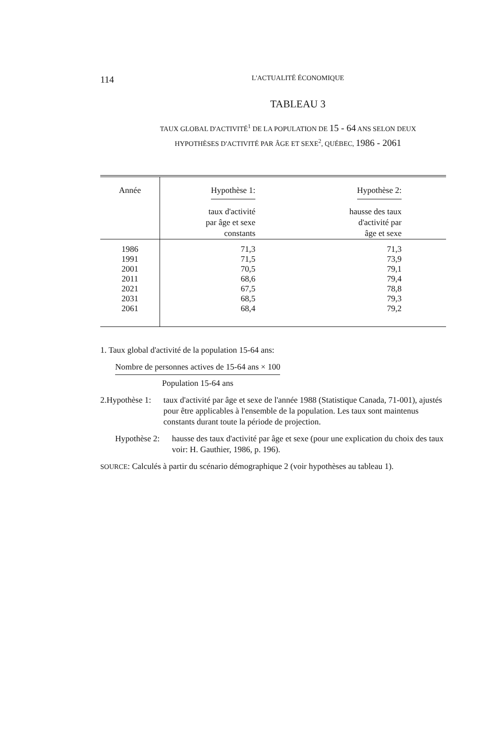114 L'ACTUALITÉ ÉCONOMIQUE
TABLEAU 3
TAUX GLOBAL D'ACTIVITÉ<sup>1</sup> DE LA POPULATION DE 15 - 64 ANS SELON DEUX
HYPOTHÈSES D'ACTIVITÉ PAR ÂGE ET SEXE<sup>2</sup>, QUÉBEC, 1986 - 2061
| Année | Hypothèse 1: taux d'activité par âge et sexe constants | Hypothèse 2: hausse des taux d'activité par âge et sexe |
| --- | --- | --- |
| 1986 | 71,3 | 71,3 |
| 1991 | 71,5 | 73,9 |
| 2001 | 70,5 | 79,1 |
| 2011 | 68,6 | 79,4 |
| 2021 | 67,5 | 78,8 |
| 2031 | 68,5 | 79,3 |
| 2061 | 68,4 | 79,2 |
1. Taux global d'activité de la population 15-64 ans:
Nombre de personnes actives de 15-64 ans × 100
Population 15-64 ans
2. Hypothèse 1: taux d'activité par âge et sexe de l'année 1988 (Statistique Canada, 71-001), ajustés pour être applicables à l'ensemble de la population. Les taux sont maintenus constants durant toute la période de projection.
Hypothèse 2: hausse des taux d'activité par âge et sexe (pour une explication du choix des taux voir: H. Gauthier, 1986, p. 196).
SOURCE: Calculés à partir du scénario démographique 2 (voir hypothèses au tableau 1).